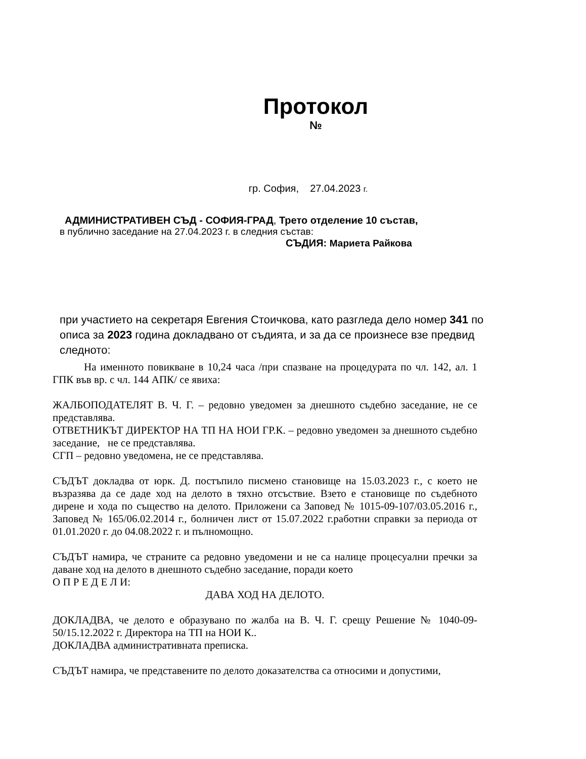Протокол
№
гр. София, 27.04.2023 г.
АДМИНИСТРАТИВЕН СЪД - СОФИЯ-ГРАД, Трето отделение 10 състав,
в публично заседание на 27.04.2023 г. в следния състав:
СЪДИЯ: Мариета Райкова
при участието на секретаря Евгения Стоичкова, като разгледа дело номер 341 по описа за 2023 година докладвано от съдията, и за да се произнесе взе предвид следното:
На именното повикване в 10,24 часа /при спазване на процедурата по чл. 142, ал. 1 ГПК във вр. с чл. 144 АПК/ се явиха:
ЖАЛБОПОДАТЕЛЯТ В. Ч. Г. – редовно уведомен за днешното съдебно заседание, не се представлява.
ОТВЕТНИКЪТ ДИРЕКТОР НА ТП НА НОИ ГР.К. – редовно уведомен за днешното съдебно заседание, не се представлява.
СГП – редовно уведомена, не се представлява.
СЪДЪТ докладва от юрк. Д. постъпило писмено становище на 15.03.2023 г., с което не възразява да се даде ход на делото в тяхно отсъствие. Взето е становище по съдебното дирене и хода по същество на делото. Приложени са Заповед № 1015-09-107/03.05.2016 г., Заповед № 165/06.02.2014 г., болничен лист от 15.07.2022 г.работни справки за периода от 01.01.2020 г. до 04.08.2022 г. и пълномощно.
СЪДЪТ намира, че страните са редовно уведомени и не са налице процесуални пречки за даване ход на делото в днешното съдебно заседание, поради което
О П Р Е Д Е Л И:
ДАВА ХОД НА ДЕЛОТО.
ДОКЛАДВА, че делото е образувано по жалба на В. Ч. Г. срещу Решение № 1040-09-50/15.12.2022 г. Директора на ТП на НОИ К..
ДОКЛАДВА административната преписка.
СЪДЪТ намира, че представените по делото доказателства са относими и допустими,